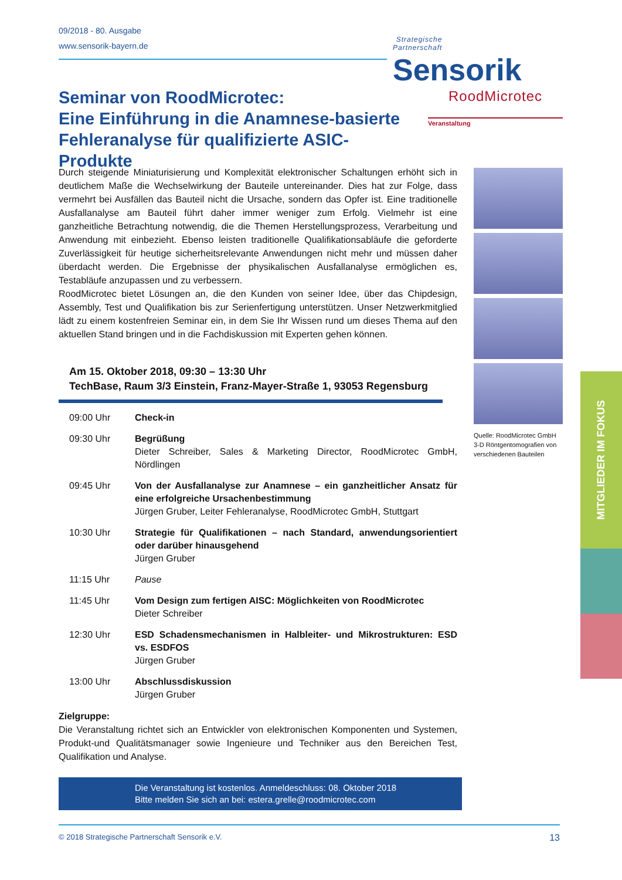09/2018 - 80. Ausgabe
www.sensorik-bayern.de
Strategische
Partnerschaft Sensorik
Seminar von RoodMicrotec:
Eine Einführung in die Anamnese-basierte Fehleranalyse für qualifizierte ASIC-Produkte
RoodMicrotec
Veranstaltung
Quelle: RoodMicrotec GmbH
3-D Röntgentomografien von verschiedenen Bauteilen
Durch steigende Miniaturisierung und Komplexität elektronischer Schaltungen erhöht sich in deutlichem Maße die Wechselwirkung der Bauteile untereinander. Dies hat zur Folge, dass vermehrt bei Ausfällen das Bauteil nicht die Ursache, sondern das Opfer ist. Eine traditionelle Ausfallanalyse am Bauteil führt daher immer weniger zum Erfolg. Vielmehr ist eine ganzheitliche Betrachtung notwendig, die die Themen Herstellungsprozess, Verarbeitung und Anwendung mit einbezieht. Ebenso leisten traditionelle Qualifikationsabläufe die geforderte Zuverlässigkeit für heutige sicherheitsrelevante Anwendungen nicht mehr und müssen daher überdacht werden. Die Ergebnisse der physikalischen Ausfallanalyse ermöglichen es, Testabläufe anzupassen und zu verbessern.
RoodMicrotec bietet Lösungen an, die den Kunden von seiner Idee, über das Chipdesign, Assembly, Test und Qualifikation bis zur Serienfertigung unterstützen. Unser Netzwerkmitglied lädt zu einem kostenfreien Seminar ein, in dem Sie Ihr Wissen rund um dieses Thema auf den aktuellen Stand bringen und in die Fachdiskussion mit Experten gehen können.
Am 15. Oktober 2018, 09:30 – 13:30 Uhr
TechBase, Raum 3/3 Einstein, Franz-Mayer-Straße 1, 93053 Regensburg
| 09:00 Uhr | Check-in |
| 09:30 Uhr | Begrüßung Dieter Schreiber, Sales & Marketing Director, RoodMicrotec GmbH, Nördlingen |
| 09:45 Uhr | Von der Ausfallanalyse zur Anamnese – ein ganzheitlicher Ansatz für eine erfolgreiche Ursachenbestimmung Jürgen Gruber, Leiter Fehleranalyse, RoodMicrotec GmbH, Stuttgart |
| 10:30 Uhr | Strategie für Qualifikationen – nach Standard, anwendungsorientiert oder darüber hinausgehend Jürgen Gruber |
| 11:15 Uhr | Pause |
| 11:45 Uhr | Vom Design zum fertigen AISC: Möglichkeiten von RoodMicrotec Dieter Schreiber |
| 12:30 Uhr | ESD Schadensmechanismen in Halbleiter- und Mikrostrukturen: ESD vs. ESDFOS Jürgen Gruber |
| 13:00 Uhr | Abschlussdiskussion Jürgen Gruber |
Zielgruppe:
Die Veranstaltung richtet sich an Entwickler von elektronischen Komponenten und Systemen, Produkt-und Qualitätsmanager sowie Ingenieure und Techniker aus den Bereichen Test, Qualifikation und Analyse.
Die Veranstaltung ist kostenlos. Anmeldeschluss: 08. Oktober 2018
Bitte melden Sie sich an bei: estera.grelle@roodmicrotec.com
MITGLIEDER IM FOKUS
© 2018 Strategische Partnerschaft Sensorik e.V. 13